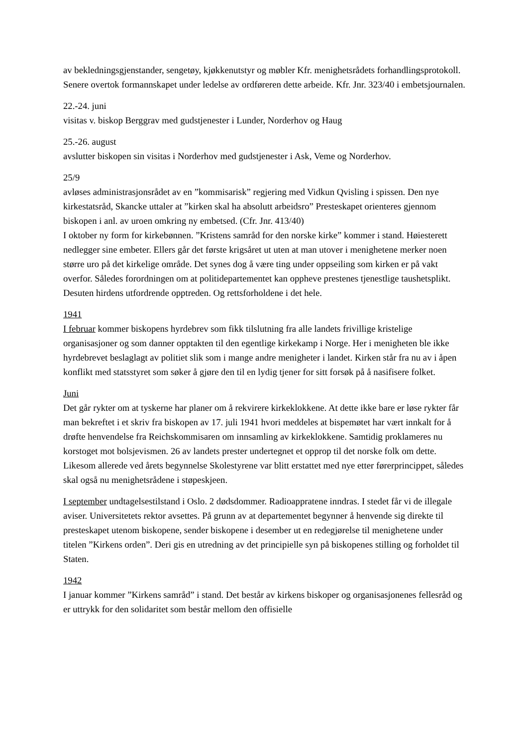av bekledningsgjenstander, sengetøy, kjøkkenutstyr og møbler Kfr. menighetsrådets forhandlingsprotokoll. Senere overtok formannskapet under ledelse av ordføreren dette arbeide. Kfr. Jnr. 323/40 i embetsjournalen.
22.-24. juni
visitas v. biskop Berggrav med gudstjenester i Lunder, Norderhov og Haug
25.-26. august
avslutter biskopen sin visitas i Norderhov med gudstjenester i Ask, Veme og Norderhov.
25/9
avløses administrasjonsrådet av en ”kommisarisk” regjering med Vidkun Qvisling i spissen. Den nye kirkestatsråd, Skancke uttaler at ”kirken skal ha absolutt arbeidsro” Presteskapet orienteres gjennom biskopen i anl. av uroen omkring ny embetsed. (Cfr. Jnr. 413/40)
I oktober ny form for kirkebønnen. ”Kristens samråd for den norske kirke” kommer i stand. Høiesterett nedlegger sine embeter. Ellers går det første krigsåret ut uten at man utover i menighetene merker noen større uro på det kirkelige område. Det synes dog å være ting under oppseiling som kirken er på vakt overfor. Således forordningen om at politidepartementet kan oppheve prestenes tjenestlige taushetsplikt. Desuten hirdens utfordrende opptreden. Og rettsforholdene i det hele.
1941
I februar kommer biskopens hyrdebrev som fikk tilslutning fra alle landets frivillige kristelige organisasjoner og som danner opptakten til den egentlige kirkekamp i Norge. Her i menigheten ble ikke hyrdebrevet beslaglagt av politiet slik som i mange andre menigheter i landet. Kirken står fra nu av i åpen konflikt med statsstyret som søker å gjøre den til en lydig tjener for sitt forsøk på å nasifisere folket.
Juni
Det går rykter om at tyskerne har planer om å rekvirere kirkeklokkene. At dette ikke bare er løse rykter får man bekreftet i et skriv fra biskopen av 17. juli 1941 hvori meddeles at bispemøtet har vært innkalt for å drøfte henvendelse fra Reichskommisaren om innsamling av kirkeklokkene. Samtidig proklameres nu korstoget mot bolsjevismen. 26 av landets prester undertegnet et opprop til det norske folk om dette. Likesom allerede ved årets begynnelse Skolestyrene var blitt erstattet med nye etter førerprincippet, således skal også nu menighetsrådene i støpeskjeen.
I september undtagelsestilstand i Oslo. 2 dødsdommer. Radioappratene inndras. I stedet får vi de illegale aviser. Universitetets rektor avsettes. På grunn av at departementet begynner å henvende sig direkte til presteskapet utenom biskopene, sender biskopene i desember ut en redegjørelse til menighetene under titelen ”Kirkens orden”. Deri gis en utredning av det principielle syn på biskopenes stilling og forholdet til Staten.
1942
I januar kommer ”Kirkens samråd” i stand. Det består av kirkens biskoper og organisasjonenes fellesråd og er uttrykk for den solidaritet som består mellom den offisielle